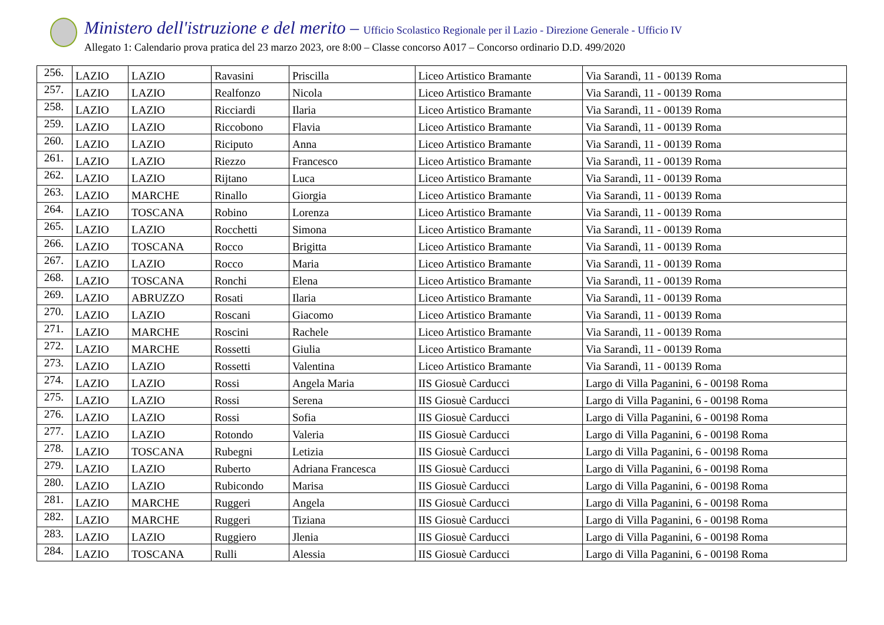Ministero dell'istruzione e del merito – Ufficio Scolastico Regionale per il Lazio - Direzione Generale - Ufficio IV
Allegato 1: Calendario prova pratica del 23 marzo 2023, ore 8:00 – Classe concorso A017 – Concorso ordinario D.D. 499/2020
| 256. | LAZIO | LAZIO | Ravasini | Priscilla | Liceo Artistico Bramante | Via Sarandì, 11 - 00139 Roma |
| 257. | LAZIO | LAZIO | Realfonzo | Nicola | Liceo Artistico Bramante | Via Sarandì, 11 - 00139 Roma |
| 258. | LAZIO | LAZIO | Ricciardi | Ilaria | Liceo Artistico Bramante | Via Sarandì, 11 - 00139 Roma |
| 259. | LAZIO | LAZIO | Riccobono | Flavia | Liceo Artistico Bramante | Via Sarandì, 11 - 00139 Roma |
| 260. | LAZIO | LAZIO | Riciputo | Anna | Liceo Artistico Bramante | Via Sarandì, 11 - 00139 Roma |
| 261. | LAZIO | LAZIO | Riezzo | Francesco | Liceo Artistico Bramante | Via Sarandì, 11 - 00139 Roma |
| 262. | LAZIO | LAZIO | Rijtano | Luca | Liceo Artistico Bramante | Via Sarandì, 11 - 00139 Roma |
| 263. | LAZIO | MARCHE | Rinallo | Giorgia | Liceo Artistico Bramante | Via Sarandì, 11 - 00139 Roma |
| 264. | LAZIO | TOSCANA | Robino | Lorenza | Liceo Artistico Bramante | Via Sarandì, 11 - 00139 Roma |
| 265. | LAZIO | LAZIO | Rocchetti | Simona | Liceo Artistico Bramante | Via Sarandì, 11 - 00139 Roma |
| 266. | LAZIO | TOSCANA | Rocco | Brigitta | Liceo Artistico Bramante | Via Sarandì, 11 - 00139 Roma |
| 267. | LAZIO | LAZIO | Rocco | Maria | Liceo Artistico Bramante | Via Sarandì, 11 - 00139 Roma |
| 268. | LAZIO | TOSCANA | Ronchi | Elena | Liceo Artistico Bramante | Via Sarandì, 11 - 00139 Roma |
| 269. | LAZIO | ABRUZZO | Rosati | Ilaria | Liceo Artistico Bramante | Via Sarandì, 11 - 00139 Roma |
| 270. | LAZIO | LAZIO | Roscani | Giacomo | Liceo Artistico Bramante | Via Sarandì, 11 - 00139 Roma |
| 271. | LAZIO | MARCHE | Roscini | Rachele | Liceo Artistico Bramante | Via Sarandì, 11 - 00139 Roma |
| 272. | LAZIO | MARCHE | Rossetti | Giulia | Liceo Artistico Bramante | Via Sarandì, 11 - 00139 Roma |
| 273. | LAZIO | LAZIO | Rossetti | Valentina | Liceo Artistico Bramante | Via Sarandì, 11 - 00139 Roma |
| 274. | LAZIO | LAZIO | Rossi | Angela Maria | IIS Giosuè Carducci | Largo di Villa Paganini, 6 - 00198 Roma |
| 275. | LAZIO | LAZIO | Rossi | Serena | IIS Giosuè Carducci | Largo di Villa Paganini, 6 - 00198 Roma |
| 276. | LAZIO | LAZIO | Rossi | Sofia | IIS Giosuè Carducci | Largo di Villa Paganini, 6 - 00198 Roma |
| 277. | LAZIO | LAZIO | Rotondo | Valeria | IIS Giosuè Carducci | Largo di Villa Paganini, 6 - 00198 Roma |
| 278. | LAZIO | TOSCANA | Rubegni | Letizia | IIS Giosuè Carducci | Largo di Villa Paganini, 6 - 00198 Roma |
| 279. | LAZIO | LAZIO | Ruberto | Adriana Francesca | IIS Giosuè Carducci | Largo di Villa Paganini, 6 - 00198 Roma |
| 280. | LAZIO | LAZIO | Rubicondo | Marisa | IIS Giosuè Carducci | Largo di Villa Paganini, 6 - 00198 Roma |
| 281. | LAZIO | MARCHE | Ruggeri | Angela | IIS Giosuè Carducci | Largo di Villa Paganini, 6 - 00198 Roma |
| 282. | LAZIO | MARCHE | Ruggeri | Tiziana | IIS Giosuè Carducci | Largo di Villa Paganini, 6 - 00198 Roma |
| 283. | LAZIO | LAZIO | Ruggiero | Jlenia | IIS Giosuè Carducci | Largo di Villa Paganini, 6 - 00198 Roma |
| 284. | LAZIO | TOSCANA | Rulli | Alessia | IIS Giosuè Carducci | Largo di Villa Paganini, 6 - 00198 Roma |